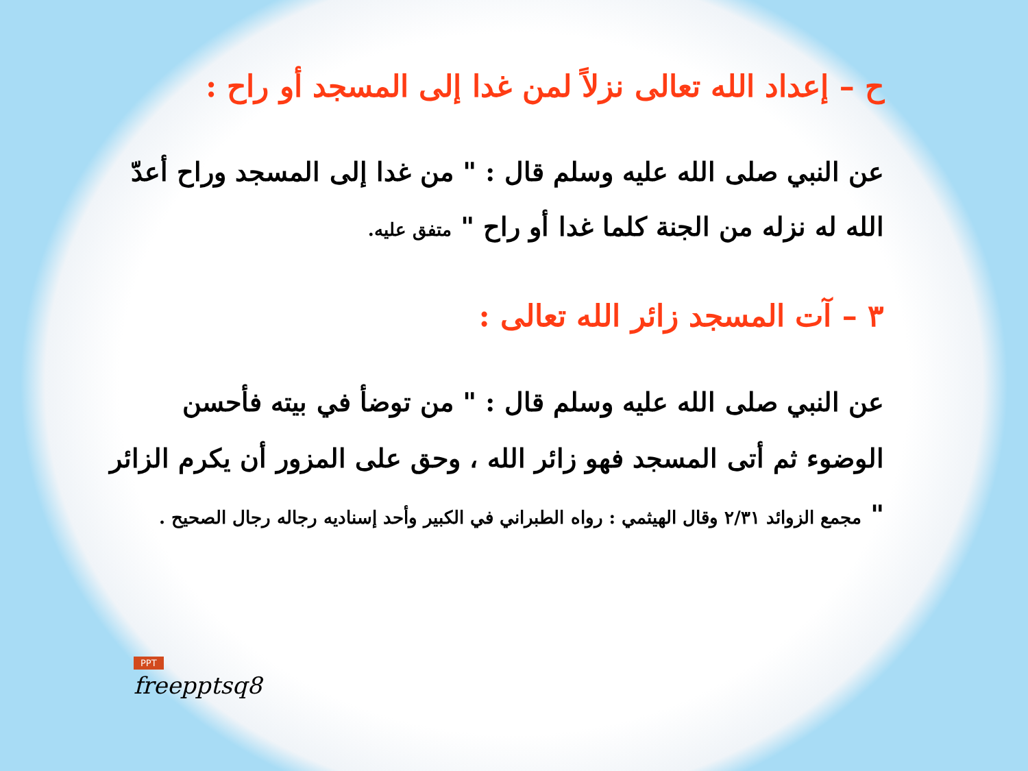ح – إعداد الله تعالى نزلاً لمن غدا إلى المسجد أو راح :
عن النبي صلى الله عليه وسلم قال : " من غدا إلى المسجد وراح أعدّ الله له نزله من الجنة كلما غدا أو راح " متفق عليه.
٣ – آت المسجد زائر الله تعالى :
عن النبي صلى الله عليه وسلم قال : " من توضأ في بيته فأحسن الوضوء ثم أتى المسجد فهو زائر الله ، وحق على المزور أن يكرم الزائر " مجمع الزوائد ٢/٣١ وقال الهيثمي : رواه الطبراني في الكبير وأحد إسناديه رجاله رجال الصحيح .
PPT
freepptsq8